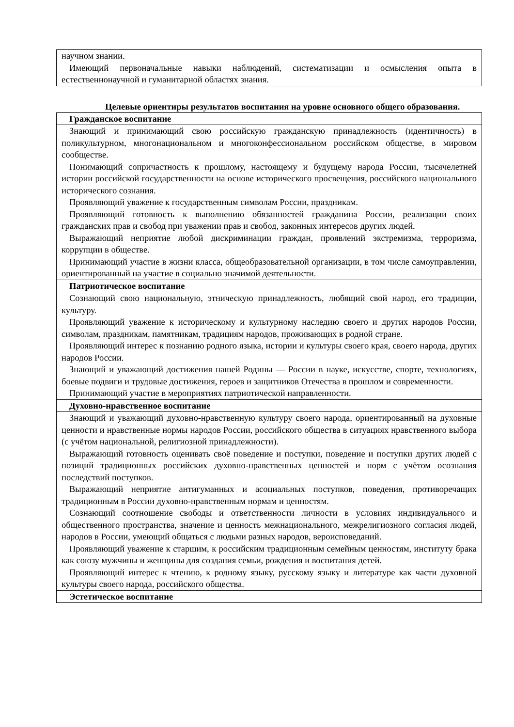| научном знании. Имеющий первоначальные навыки наблюдений, систематизации и осмысления опыта в естественнонаучной и гуманитарной областях знания. |
Целевые ориентиры результатов воспитания на уровне основного общего образования.
| Гражданское воспитание |
| Знающий и принимающий свою российскую гражданскую принадлежность (идентичность) в поликультурном, многонациональном и многоконфессиональном российском обществе, в мировом сообществе. Понимающий сопричастность к прошлому, настоящему и будущему народа России, тысячелетней истории российской государственности на основе исторического просвещения, российского национального исторического сознания. Проявляющий уважение к государственным символам России, праздникам. Проявляющий готовность к выполнению обязанностей гражданина России, реализации своих гражданских прав и свобод при уважении прав и свобод, законных интересов других людей. Выражающий неприятие любой дискриминации граждан, проявлений экстремизма, терроризма, коррупции в обществе. Принимающий участие в жизни класса, общеобразовательной организации, в том числе самоуправлении, ориентированный на участие в социально значимой деятельности. |
| Патриотическое воспитание |
| Сознающий свою национальную, этническую принадлежность, любящий свой народ, его традиции, культуру. Проявляющий уважение к историческому и культурному наследию своего и других народов России, символам, праздникам, памятникам, традициям народов, проживающих в родной стране. Проявляющий интерес к познанию родного языка, истории и культуры своего края, своего народа, других народов России. Знающий и уважающий достижения нашей Родины — России в науке, искусстве, спорте, технологиях, боевые подвиги и трудовые достижения, героев и защитников Отечества в прошлом и современности. Принимающий участие в мероприятиях патриотической направленности. |
| Духовно-нравственное воспитание |
| Знающий и уважающий духовно-нравственную культуру своего народа, ориентированный на духовные ценности и нравственные нормы народов России, российского общества в ситуациях нравственного выбора (с учётом национальной, религиозной принадлежности). Выражающий готовность оценивать своё поведение и поступки, поведение и поступки других людей с позиций традиционных российских духовно-нравственных ценностей и норм с учётом осознания последствий поступков. Выражающий неприятие антигуманных и асоциальных поступков, поведения, противоречащих традиционным в России духовно-нравственным нормам и ценностям. Сознающий соотношение свободы и ответственности личности в условиях индивидуального и общественного пространства, значение и ценность межнационального, межрелигиозного согласия людей, народов в России, умеющий общаться с людьми разных народов, вероисповеданий. Проявляющий уважение к старшим, к российским традиционным семейным ценностям, институту брака как союзу мужчины и женщины для создания семьи, рождения и воспитания детей. Проявляющий интерес к чтению, к родному языку, русскому языку и литературе как части духовной культуры своего народа, российского общества. |
| Эстетическое воспитание |